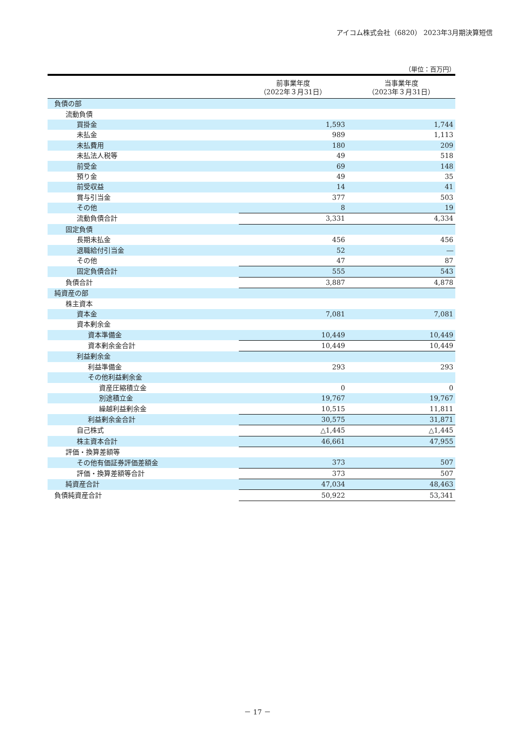アイコム株式会社（6820） 2023年3月期決算短信
（単位：百万円）
| | 前事業年度 （2022年３月31日） | 当事業年度 （2023年３月31日） |
| --- | --- | --- |
| 負債の部 | | |
| 流動負債 | | |
| 買掛金 | 1,593 | 1,744 |
| 未払金 | 989 | 1,113 |
| 未払費用 | 180 | 209 |
| 未払法人税等 | 49 | 518 |
| 前受金 | 69 | 148 |
| 預り金 | 49 | 35 |
| 前受収益 | 14 | 41 |
| 賞与引当金 | 377 | 503 |
| その他 | 8 | 19 |
| 流動負債合計 | 3,331 | 4,334 |
| 固定負債 | | |
| 長期未払金 | 456 | 456 |
| 退職給付引当金 | 52 | ― |
| その他 | 47 | 87 |
| 固定負債合計 | 555 | 543 |
| 負債合計 | 3,887 | 4,878 |
| 純資産の部 | | |
| 株主資本 | | |
| 資本金 | 7,081 | 7,081 |
| 資本剰余金 | | |
| 資本準備金 | 10,449 | 10,449 |
| 資本剰余金合計 | 10,449 | 10,449 |
| 利益剰余金 | | |
| 利益準備金 | 293 | 293 |
| その他利益剰余金 | | |
| 資産圧縮積立金 | 0 | 0 |
| 別途積立金 | 19,767 | 19,767 |
| 繰越利益剰余金 | 10,515 | 11,811 |
| 利益剰余金合計 | 30,575 | 31,871 |
| 自己株式 | △1,445 | △1,445 |
| 株主資本合計 | 46,661 | 47,955 |
| 評価・換算差額等 | | |
| その他有価証券評価差額金 | 373 | 507 |
| 評価・換算差額等合計 | 373 | 507 |
| 純資産合計 | 47,034 | 48,463 |
| 負債純資産合計 | 50,922 | 53,341 |
－ 17 －